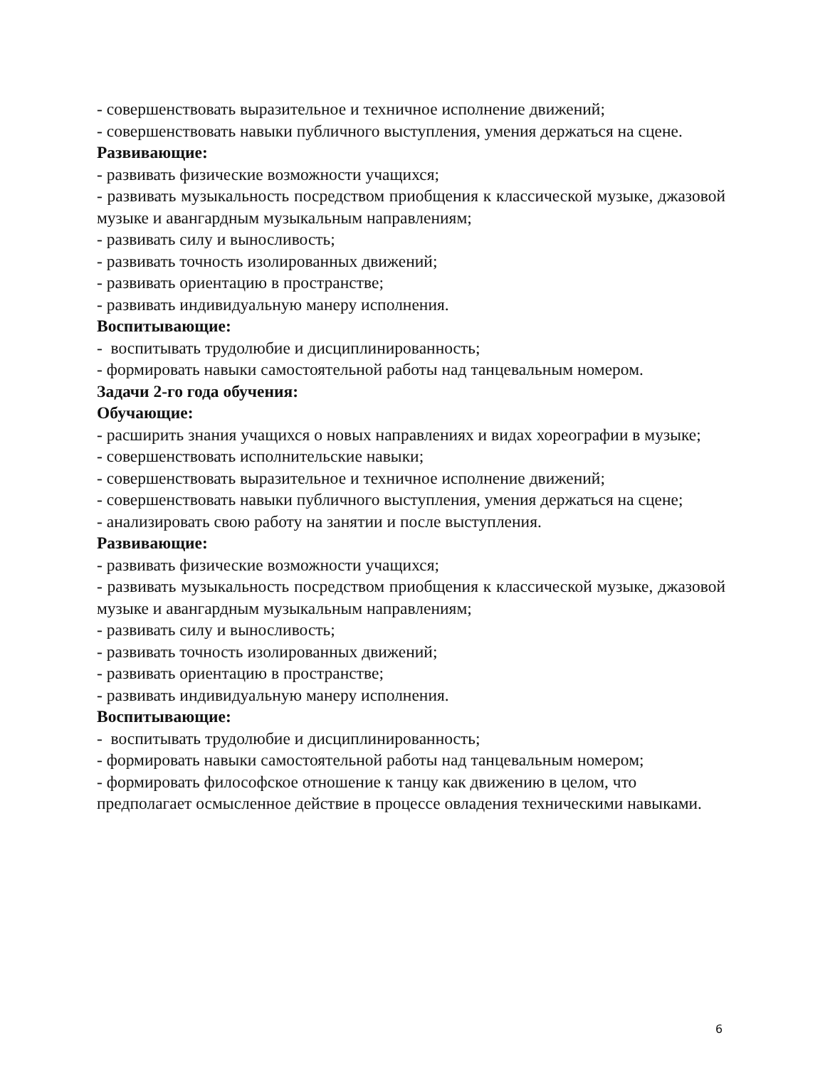- совершенствовать выразительное и техничное исполнение движений;
- совершенствовать навыки публичного выступления, умения держаться на сцене.
Развивающие:
- развивать физические возможности учащихся;
- развивать музыкальность посредством приобщения к классической музыке, джазовой музыке и авангардным музыкальным направлениям;
- развивать силу и выносливость;
- развивать точность изолированных движений;
- развивать ориентацию в пространстве;
- развивать индивидуальную манеру исполнения.
Воспитывающие:
- воспитывать трудолюбие и дисциплинированность;
- формировать навыки самостоятельной работы над танцевальным номером.
Задачи 2-го года обучения:
Обучающие:
- расширить знания учащихся о новых направлениях и видах хореографии в музыке;
- совершенствовать исполнительские навыки;
- совершенствовать выразительное и техничное исполнение движений;
- совершенствовать навыки публичного выступления, умения держаться на сцене;
- анализировать свою работу на занятии и после выступления.
Развивающие:
- развивать физические возможности учащихся;
- развивать музыкальность посредством приобщения к классической музыке, джазовой музыке и авангардным музыкальным направлениям;
- развивать силу и выносливость;
- развивать точность изолированных движений;
- развивать ориентацию в пространстве;
- развивать индивидуальную манеру исполнения.
Воспитывающие:
- воспитывать трудолюбие и дисциплинированность;
- формировать навыки самостоятельной работы над танцевальным номером;
- формировать философское отношение к танцу как движению в целом, что предполагает осмысленное действие в процессе овладения техническими навыками.
6